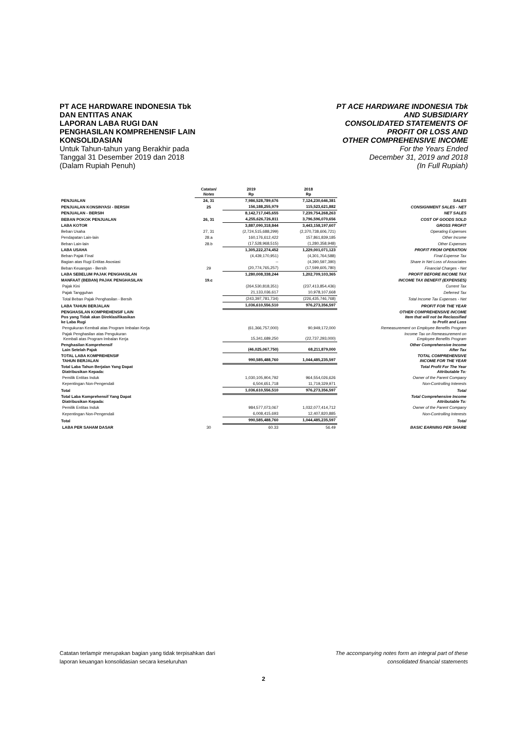PT ACE HARDWARE INDONESIA Tbk
DAN ENTITAS ANAK
LAPORAN LABA RUGI DAN
PENGHASILAN KOMPREHENSIF LAIN
KONSOLIDASIAN
Untuk Tahun-tahun yang Berakhir pada
Tanggal 31 Desember 2019 dan 2018
(Dalam Rupiah Penuh)
PT ACE HARDWARE INDONESIA Tbk
AND SUBSIDIARY
CONSOLIDATED STATEMENTS OF
PROFIT OR LOSS AND
OTHER COMPREHENSIVE INCOME
For the Years Ended
December 31, 2019 and 2018
(In Full Rupiah)
| | Catatan/ Notes | 2019 Rp | 2018 Rp | |
| --- | --- | --- | --- | --- |
| PENJUALAN | 24, 31 | 7,986,528,789,676 | 7,124,230,646,381 | SALES |
| PENJUALAN KONSINYASI - BERSIH | 25 | 156,188,255,979 | 115,523,621,882 | CONSIGNMENT SALES - NET |
| PENJUALAN - BERSIH | | 8,142,717,045,655 | 7,239,754,268,263 | NET SALES |
| BEBAN POKOK PENJUALAN | 26, 31 | 4,255,626,726,811 | 3,796,596,070,656 | COST OF GOODS SOLD |
| LABA KOTOR | | 3,887,090,318,844 | 3,443,158,197,607 | GROSS PROFIT |
| Beban Usaha | 27, 31 | (2,724,515,688,299) | (2,370,738,606,721) | Operating Expenses |
| Pendapatan Lain-lain | 28.a | 160,176,612,422 | 157,861,839,185 | Other Income |
| Beban Lain-lain | 28.b | (17,528,968,515) | (1,280,358,948) | Other Expenses |
| LABA USAHA | | 1,305,222,274,452 | 1,229,001,071,123 | PROFIT FROM OPERATION |
| Beban Pajak Final | | (4,439,170,951) | (4,301,764,588) | Final Expense Tax |
| Bagian atas Rugi Entitas Asosiasi | | -- | (4,390,597,390) | Share in Net Loss of Associates |
| Beban Keuangan - Bersih | 29 | (20,774,765,257) | (17,599,605,780) | Financial Charges - Net |
| LABA SEBELUM PAJAK PENGHASILAN | | 1,280,008,338,244 | 1,202,709,103,365 | PROFIT BEFORE INCOME TAX |
| MANFAAT (BEBAN) PAJAK PENGHASILAN | 19.c | | | INCOME TAX BENEFIT (EXPENSES) |
| Pajak Kini | | (264,530,818,351) | (237,413,854,436) | Current Tax |
| Pajak Tangguhan | | 21,133,036,617 | 10,978,107,668 | Deferred Tax |
| Total Beban Pajak Penghasilan - Bersih | | (243,397,781,734) | (226,435,746,768) | Total Income Tax Expenses - Net |
| LABA TAHUN BERJALAN | | 1,036,610,556,510 | 976,273,356,597 | PROFIT FOR THE YEAR |
| PENGHASILAN KOMPREHENSIF LAIN Pos yang Tidak akan Direklasifikasikan ke Laba Rugi | | | | OTHER COMPREHENSIVE INCOME Item that will not be Reclassified to Profit and Loss |
| Pengukuran Kembali atas Program Imbalan Kerja | | (61,366,757,000) | 90,949,172,000 | Remeasurement on Employee Benefits Program |
| Pajak Penghasilan atas Pengukuran Kembali atas Program Imbalan Kerja | | 15,341,689,250 | (22,737,293,000) | Income Tax on Remeasurement on Employee Benefits Program |
| Penghasilan Komprehensif Lain Setelah Pajak | | (46,025,067,750) | 68,211,879,000 | Other Comprehensive Income After Tax |
| TOTAL LABA KOMPREHENSIF TAHUN BERJALAN | | 990,585,488,760 | 1,044,485,235,597 | TOTAL COMPREHENSIVE INCOME FOR THE YEAR |
| Total Laba Tahun Berjalan Yang Dapat Diatribusikan Kepada: | | | | Total Profit For The Year Attributable To: |
| Pemilik Entitas Induk | | 1,030,105,904,792 | 964,554,026,626 | Owner of the Parent Company |
| Kepentingan Non-Pengendali | | 6,504,651,718 | 11,719,329,971 | Non-Controlling Interests |
| Total | | 1,036,610,556,510 | 976,273,356,597 | Total |
| Total Laba Komprehensif Yang Dapat Diatribusikan Kepada: | | | | Total Comprehensive Income Attributable To: |
| Pemilik Entitas Induk | | 984,577,073,067 | 1,032,077,414,712 | Owner of the Parent Company |
| Kepentingan Non-Pengendali | | 6,008,415,693 | 12,407,820,885 | Non-Controlling Interests |
| Total | | 990,585,488,760 | 1,044,485,235,597 | Total |
| LABA PER SAHAM DASAR | 30 | 60.33 | 56.49 | BASIC EARNING PER SHARE |
Catatan terlampir merupakan bagian yang tidak terpisahkan dari
laporan keuangan konsolidasian secara keseluruhan
The accompanying notes form an integral part of these
consolidated financial statements
2